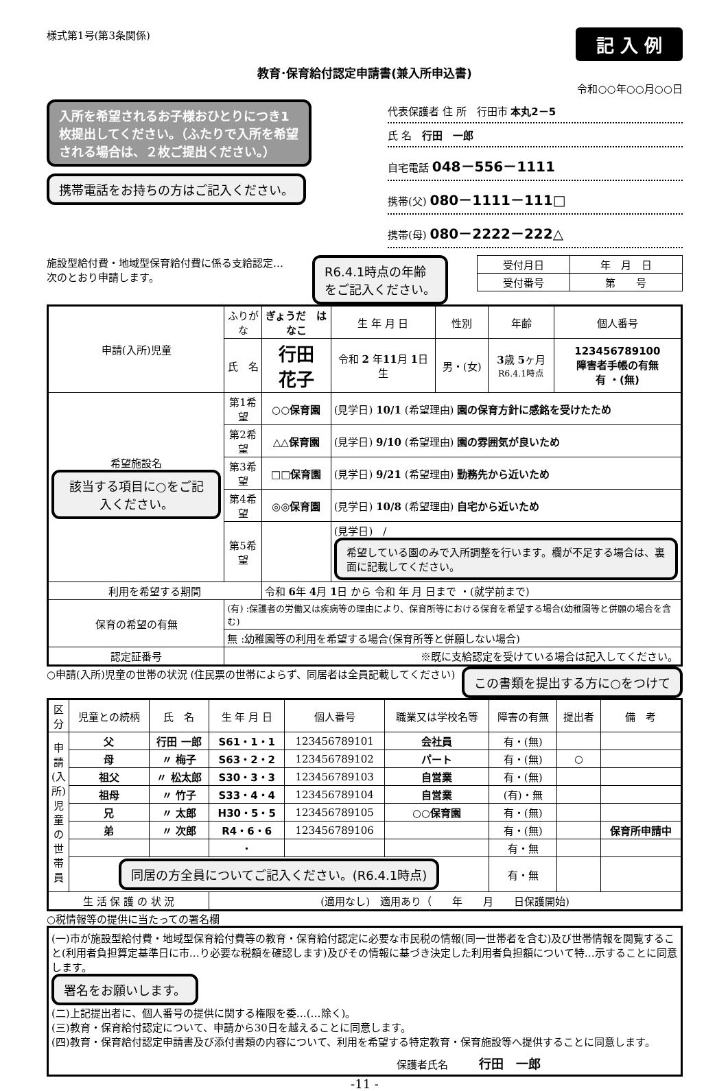様式第1号(第3条関係)
記 入 例
教育･保育給付認定申請書(兼入所申込書)
令和○○年○○月○○日
入所を希望されるお子様おひとりにつき1枚提出してください。（ふたりで入所を希望される場合は、２枚ご提出ください。）
携帯電話をお持ちの方はご記入ください。
代表保護者 住 所　行田市 本丸2－5
氏 名　行田　一郎
自宅電話 048－556－1111
携帯(父) 080－1111－111□
携帯(母) 080－2222－222△
施設型給付費・地域型保育給付費に係る支給認定…
次のとおり申請します。
R6.4.1時点の年齢
をご記入ください。
| 受付月日 | 年 月 日 |
| 受付番号 | 第 号 |
| 申請(入所)児童 | ふりがな | ぎょうだ はなこ | 生 年 月 日 | 性別 | 年齢 | 個人番号 |
| | 氏 名 | 行田 花子 | 令和 2 年 11 月 1 日生 | 男・(女) | 3 歳 5 ヶ月 R6.4.1時点 | 123456789100 障害者手帳の有無 有 ・(無) |
| 希望施設名 該当する項目に○をご記入ください。 | 第1希望 | ○○保育園 | (見学日) 10/1 (希望理由) 園の保育方針に感銘を受けたため | | | |
| | 第2希望 | △△保育園 | (見学日) 9/10 (希望理由) 園の雰囲気が良いため | | | |
| | 第3希望 | □□保育園 | (見学日) 9/21 (希望理由) 勤務先から近いため | | | |
| | 第4希望 | ◎◎保育園 | (見学日) 10/8 (希望理由) 自宅から近いため | | | |
| | 第5希望 | | (見学日) / 希望している園のみで入所調整を行います。欄が不足する場合は、裏面に記載してください。 | | | |
| 利用を希望する期間 | | 令和 6 年 4 月 1 日 から 令和 年 月 日まで ・(就学前まで) | | | | |
| 保育の希望の有無 | (有) :保護者の労働又は疾病等の理由により、保育所等における保育を希望する場合(幼稚園等と併願の場合を含む) | | | | | |
| | 無 :幼稚園等の利用を希望する場合(保育所等と併願しない場合) | | | | | |
| 認定証番号 | ※既に支給認定を受けている場合は記入してください。 | | | | | |
○申請(入所)児童の世帯の状況 (住民票の世帯によらず、同居者は全員記載してください)
この書類を提出する方に○をつけて
| 区分 | 児童との続柄 | 氏 名 | 生 年 月 日 | 個人番号 | 職業又は学校名等 | 障害の有無 | 提出者 | 備 考 |
| --- | --- | --- | --- | --- | --- | --- | --- | --- |
| 申請(入所)児童の世帯員 | 父 | 行田 一郎 | S61・1・1 | 123456789101 | 会社員 | 有・(無) | | |
| | 母 | 〃 梅子 | S63・2・2 | 123456789102 | パート | 有・(無) | ○ | |
| | 祖父 | 〃 松太郎 | S30・3・3 | 123456789103 | 自営業 | 有・(無) | | |
| | 祖母 | 〃 竹子 | S33・4・4 | 123456789104 | 自営業 | (有)・無 | | |
| | 兄 | 〃 太郎 | H30・5・5 | 123456789105 | ○○保育園 | 有・(無) | | |
| | 弟 | 〃 次郎 | R4・6・6 | 123456789106 | | 有・(無) | | 保育所申請中 |
| | | | ・ | | | 有・無 | | |
| | 同居の方全員についてご記入ください。(R6.4.1時点) | | | | | 有・無 | | |
| 生 活 保 護 の 状 況 | | | (適用なし) 適用あり（ 年 月 日保護開始) | | | | | |
○税情報等の提供に当たっての署名欄
(一)市が施設型給付費・地域型保育給付費等の教育・保育給付認定に必要な市民税の情報(同一世帯者を含む)及び世帯情報を閲覧すること(利用者負担算定基準日に市…り必要な税額を確認します)及びその情報に基づき決定した利用者負担額について特…示することに同意します。
署名をお願いします。
(二)上記提出者に、個人番号の提供に関する権限を委…(…除く)。
(三)教育・保育給付認定について、申請から30日を越えることに同意します。
(四)教育・保育給付認定申請書及び添付書類の内容について、利用を希望する特定教育・保育施設等へ提供することに同意します。
保護者氏名　　　行田　一郎
-11 -